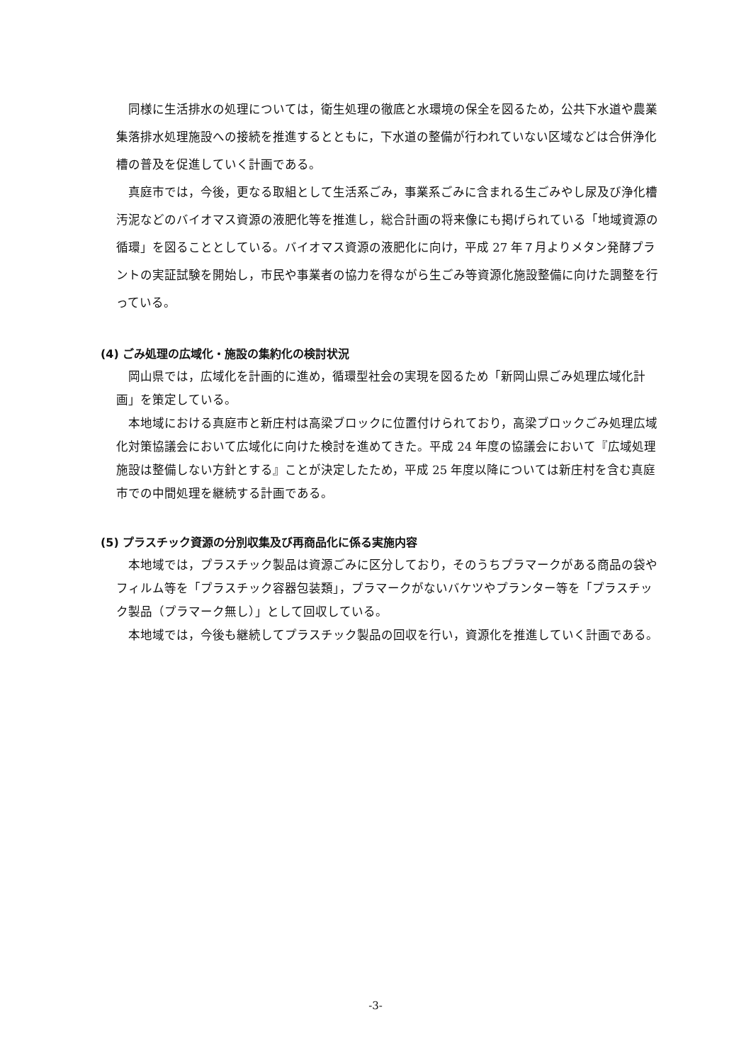同様に生活排水の処理については，衛生処理の徹底と水環境の保全を図るため，公共下水道や農業集落排水処理施設への接続を推進するとともに，下水道の整備が行われていない区域などは合併浄化槽の普及を促進していく計画である。
真庭市では，今後，更なる取組として生活系ごみ，事業系ごみに含まれる生ごみやし尿及び浄化槽汚泥などのバイオマス資源の液肥化等を推進し，総合計画の将来像にも掲げられている「地域資源の循環」を図ることとしている。バイオマス資源の液肥化に向け，平成 27 年７月よりメタン発酵プラントの実証試験を開始し，市民や事業者の協力を得ながら生ごみ等資源化施設整備に向けた調整を行っている。
(4) ごみ処理の広域化・施設の集約化の検討状況
岡山県では，広域化を計画的に進め，循環型社会の実現を図るため「新岡山県ごみ処理広域化計画」を策定している。
本地域における真庭市と新庄村は高梁ブロックに位置付けられており，高梁ブロックごみ処理広域化対策協議会において広域化に向けた検討を進めてきた。平成 24 年度の協議会において『広域処理施設は整備しない方針とする』ことが決定したため，平成 25 年度以降については新庄村を含む真庭市での中間処理を継続する計画である。
(5) プラスチック資源の分別収集及び再商品化に係る実施内容
本地域では，プラスチック製品は資源ごみに区分しており，そのうちプラマークがある商品の袋やフィルム等を「プラスチック容器包装類」，プラマークがないバケツやプランター等を「プラスチック製品（プラマーク無し）」として回収している。
本地域では，今後も継続してプラスチック製品の回収を行い，資源化を推進していく計画である。
-3-